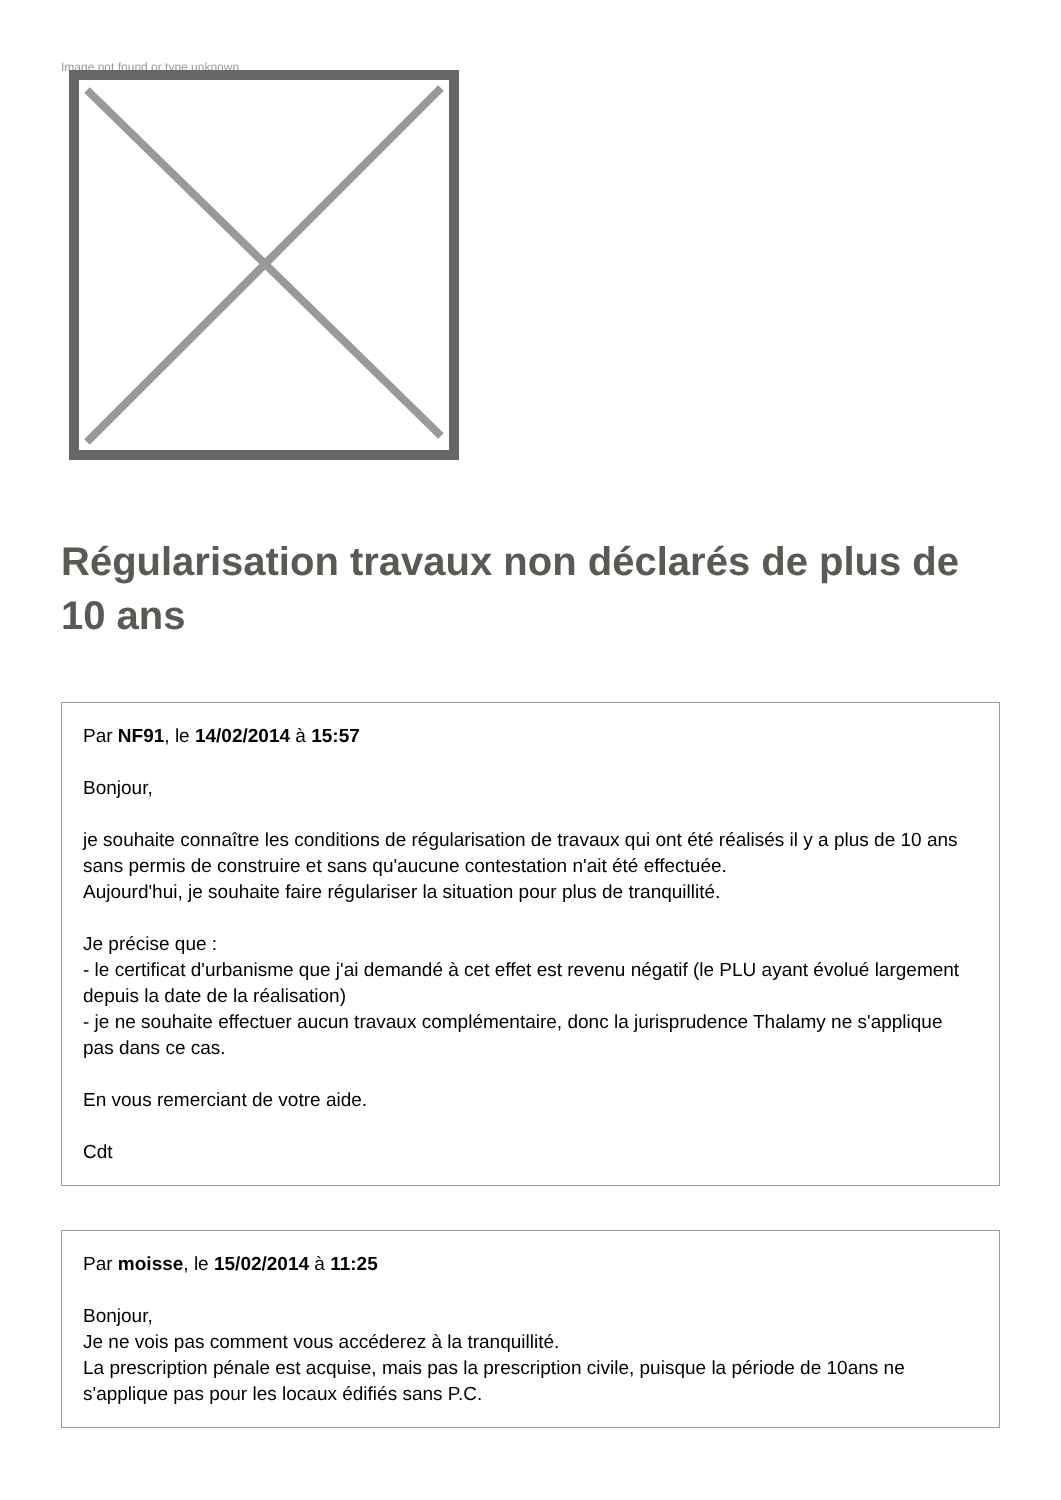Image not found or type unknown
Régularisation travaux non déclarés de plus de 10 ans
Par NF91, le 14/02/2014 à 15:57
Bonjour,
je souhaite connaître les conditions de régularisation de travaux qui ont été réalisés il y a plus de 10 ans sans permis de construire et sans qu'aucune contestation n'ait été effectuée.
Aujourd'hui, je souhaite faire régulariser la situation pour plus de tranquillité.
Je précise que :
- le certificat d'urbanisme que j'ai demandé à cet effet est revenu négatif (le PLU ayant évolué largement depuis la date de la réalisation)
- je ne souhaite effectuer aucun travaux complémentaire, donc la jurisprudence Thalamy ne s'applique pas dans ce cas.
En vous remerciant de votre aide.
Cdt
Par moisse, le 15/02/2014 à 11:25
Bonjour,
Je ne vois pas comment vous accéderez à la tranquillité.
La prescription pénale est acquise, mais pas la prescription civile, puisque la période de 10ans ne s'applique pas pour les locaux édifiés sans P.C.